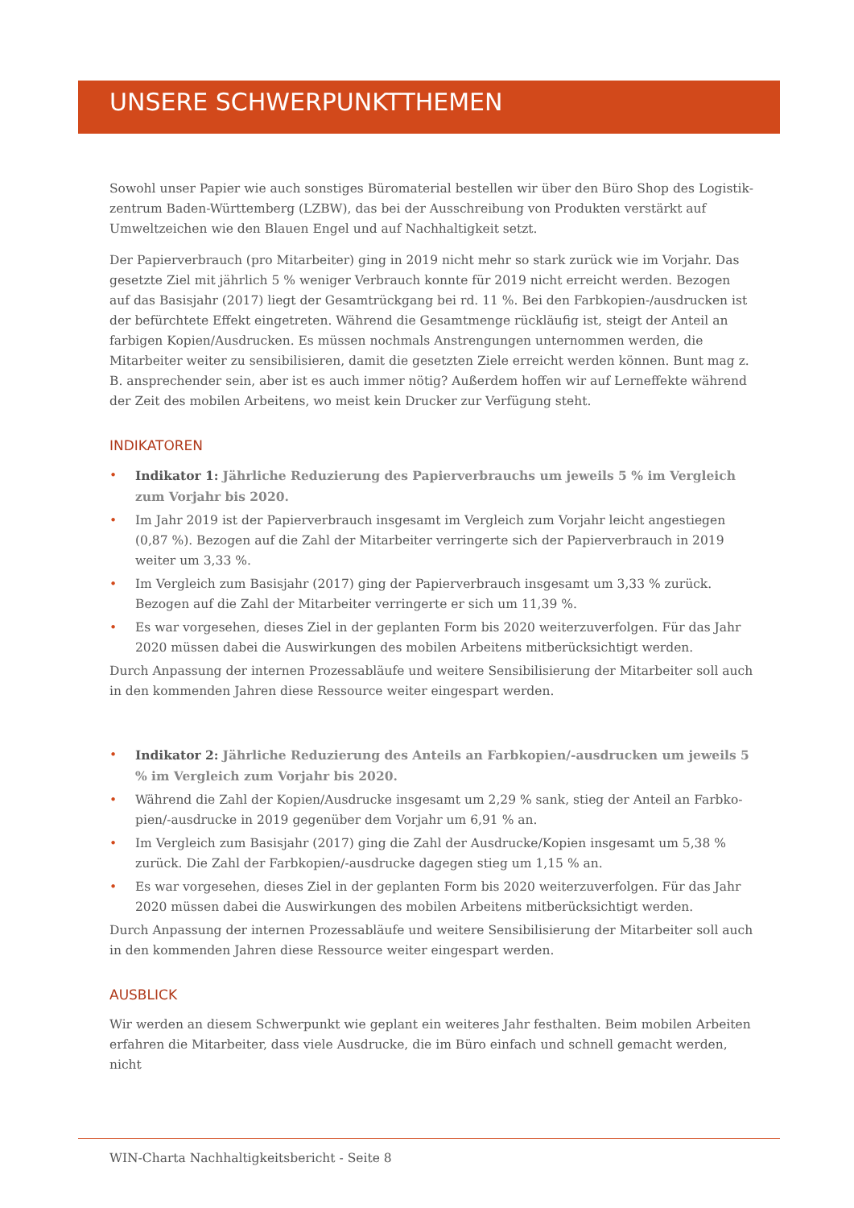UNSERE SCHWERPUNKTTHEMEN
Sowohl unser Papier wie auch sonstiges Büromaterial bestellen wir über den Büro Shop des Logistik-zentrum Baden-Württemberg (LZBW), das bei der Ausschreibung von Produkten verstärkt auf Umweltzeichen wie den Blauen Engel und auf Nachhaltigkeit setzt.
Der Papierverbrauch (pro Mitarbeiter) ging in 2019 nicht mehr so stark zurück wie im Vorjahr. Das gesetzte Ziel mit jährlich 5 % weniger Verbrauch konnte für 2019 nicht erreicht werden. Bezogen auf das Basisjahr (2017) liegt der Gesamtrückgang bei rd. 11 %. Bei den Farbkopien-/ausdrucken ist der befürchtete Effekt eingetreten. Während die Gesamtmenge rückläufig ist, steigt der Anteil an farbigen Kopien/Ausdrucken. Es müssen nochmals Anstrengungen unternommen werden, die Mitarbeiter weiter zu sensibilisieren, damit die gesetzten Ziele erreicht werden können. Bunt mag z. B. ansprechender sein, aber ist es auch immer nötig? Außerdem hoffen wir auf Lerneffekte während der Zeit des mobilen Arbeitens, wo meist kein Drucker zur Verfügung steht.
INDIKATOREN
• Indikator 1: Jährliche Reduzierung des Papierverbrauchs um jeweils 5 % im Vergleich zum Vorjahr bis 2020.
• Im Jahr 2019 ist der Papierverbrauch insgesamt im Vergleich zum Vorjahr leicht angestiegen (0,87 %). Bezogen auf die Zahl der Mitarbeiter verringerte sich der Papierverbrauch in 2019 weiter um 3,33 %.
• Im Vergleich zum Basisjahr (2017) ging der Papierverbrauch insgesamt um 3,33 % zurück. Bezogen auf die Zahl der Mitarbeiter verringerte er sich um 11,39 %.
• Es war vorgesehen, dieses Ziel in der geplanten Form bis 2020 weiterzuverfolgen. Für das Jahr 2020 müssen dabei die Auswirkungen des mobilen Arbeitens mitberücksichtigt werden.
Durch Anpassung der internen Prozessabläufe und weitere Sensibilisierung der Mitarbeiter soll auch in den kommenden Jahren diese Ressource weiter eingespart werden.
• Indikator 2: Jährliche Reduzierung des Anteils an Farbkopien/-ausdrucken um jeweils 5 % im Vergleich zum Vorjahr bis 2020.
• Während die Zahl der Kopien/Ausdrucke insgesamt um 2,29 % sank, stieg der Anteil an Farbko-pien/-ausdrucke in 2019 gegenüber dem Vorjahr um 6,91 % an.
• Im Vergleich zum Basisjahr (2017) ging die Zahl der Ausdrucke/Kopien insgesamt um 5,38 % zurück. Die Zahl der Farbkopien/-ausdrucke dagegen stieg um 1,15 % an.
• Es war vorgesehen, dieses Ziel in der geplanten Form bis 2020 weiterzuverfolgen. Für das Jahr 2020 müssen dabei die Auswirkungen des mobilen Arbeitens mitberücksichtigt werden.
Durch Anpassung der internen Prozessabläufe und weitere Sensibilisierung der Mitarbeiter soll auch in den kommenden Jahren diese Ressource weiter eingespart werden.
AUSBLICK
Wir werden an diesem Schwerpunkt wie geplant ein weiteres Jahr festhalten. Beim mobilen Arbeiten erfahren die Mitarbeiter, dass viele Ausdrucke, die im Büro einfach und schnell gemacht werden, nicht
WIN-Charta Nachhaltigkeitsbericht - Seite 8